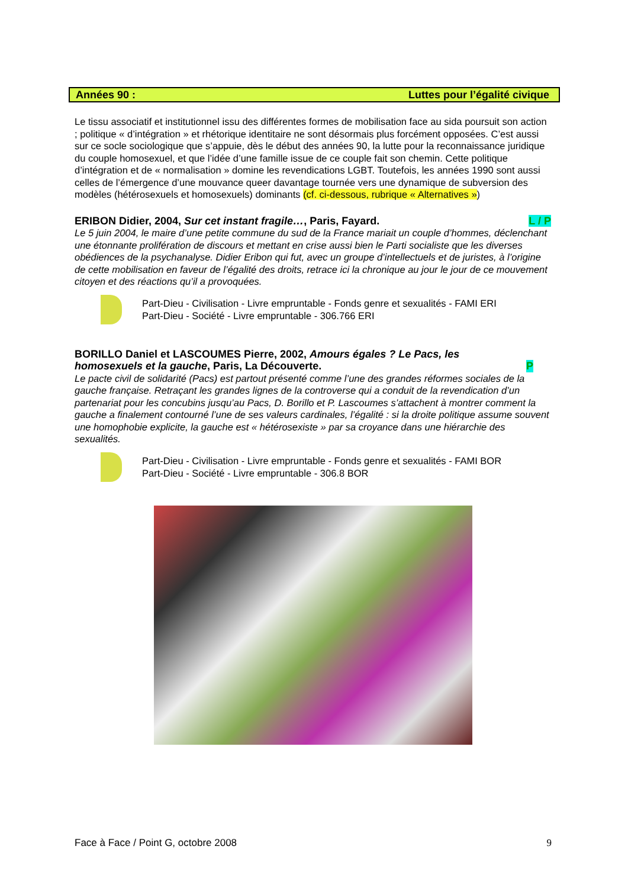Années 90 : Luttes pour l’égalité civique
Le tissu associatif et institutionnel issu des différentes formes de mobilisation face au sida poursuit son action ; politique « d’intégration » et rhétorique identitaire ne sont désormais plus forcément opposées. C’est aussi sur ce socle sociologique que s’appuie, dès le début des années 90, la lutte pour la reconnaissance juridique du couple homosexuel, et que l’idée d’une famille issue de ce couple fait son chemin. Cette politique d’intégration et de « normalisation » domine les revendications LGBT. Toutefois, les années 1990 sont aussi celles de l’émergence d’une mouvance queer davantage tournée vers une dynamique de subversion des modèles (hétérosexuels et homosexuels) dominants (cf. ci-dessous, rubrique « Alternatives »)
ERIBON Didier, 2004, Sur cet instant fragile…, Paris, Fayard. L / P
Le 5 juin 2004, le maire d’une petite commune du sud de la France mariait un couple d’hommes, déclenchant une étonnante prolifération de discours et mettant en crise aussi bien le Parti socialiste que les diverses obédiences de la psychanalyse. Didier Eribon qui fut, avec un groupe d’intellectuels et de juristes, à l’origine de cette mobilisation en faveur de l’égalité des droits, retrace ici la chronique au jour le jour de ce mouvement citoyen et des réactions qu’il a provoquées.
Part-Dieu - Civilisation - Livre empruntable - Fonds genre et sexualités - FAMI ERI
Part-Dieu - Société - Livre empruntable - 306.766 ERI
BORILLO Daniel et LASCOUMES Pierre, 2002, Amours égales ? Le Pacs, les homosexuels et la gauche, Paris, La Découverte. P
Le pacte civil de solidarité (Pacs) est partout présenté comme l’une des grandes réformes sociales de la gauche française. Retraçant les grandes lignes de la controverse qui a conduit de la revendication d’un partenariat pour les concubins jusqu’au Pacs, D. Borillo et P. Lascoumes s’attachent à montrer comment la gauche a finalement contourné l’une de ses valeurs cardinales, l’égalité : si la droite politique assume souvent une homophobie explicite, la gauche est « hétérosexiste » par sa croyance dans une hiérarchie des sexualités.
Part-Dieu - Civilisation - Livre empruntable - Fonds genre et sexualités - FAMI BOR
Part-Dieu - Société - Livre empruntable - 306.8 BOR
Face à Face / Point G, octobre 2008 9